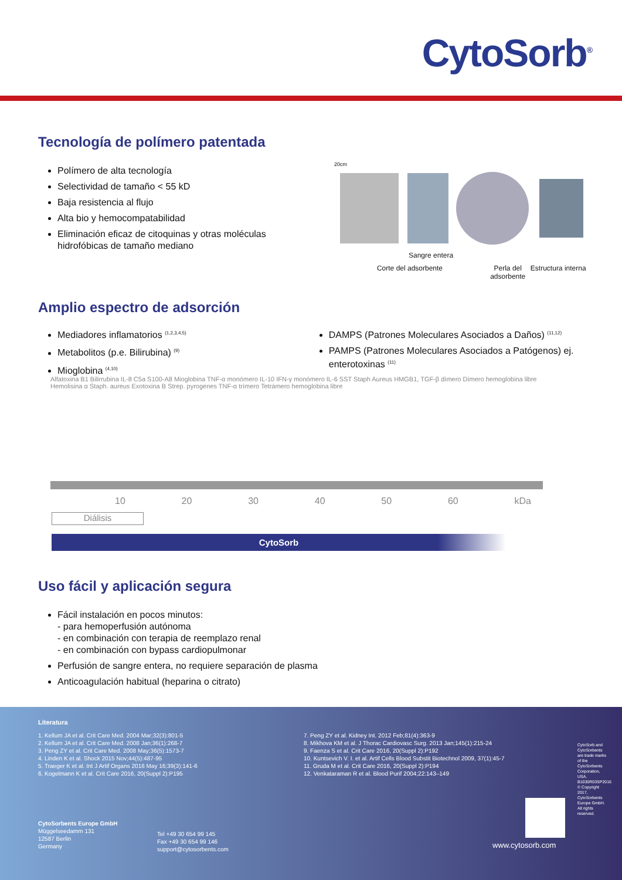CytoSorb<sup>®</sup>
Tecnología de polímero patentada
Polímero de alta tecnología
Selectividad de tamaño < 55 kD
Baja resistencia al flujo
Alta bio y hemocompatabilidad
Eliminación eficaz de citoquinas y otras moléculas hidrofóbicas de tamaño mediano
20cm
Sangre entera
Corte del adsorbente Perla del adsorbente Estructura interna
Amplio espectro de adsorción
Mediadores inflamatorios <sup>(1,2,3,4,5)</sup>
Metabolitos (p.e. Bilirubina) <sup>(9)</sup>
Mioglobina <sup>(4,10)</sup>
DAMPS (Patrones Moleculares Asociados a Daños) <sup>(11,12)</sup>
PAMPS (Patrones Moleculares Asociados a Patógenos) ej. enterotoxinas <sup>(11)</sup>
Alfatoxina B1 Bilirrubina IL-8 C5a S100-A8 Mioglobina TNF-α monómero IL-10 IFN-γ monómero IL-6 SST Staph Aureus HMGB1, TGF-β dímero Dímero hemoglobina libre Hemolisina α Staph. aureus Exotoxina B Strep. pyrogenes TNF-α trímero Tetrámero hemoglobina libre
10 20 30 40 50 60 kDa
Diálisis
CytoSorb
Uso fácil y aplicación segura
Fácil instalación en pocos minutos:
- para hemoperfusión autónoma
- en combinación con terapia de reemplazo renal
- en combinación con bypass cardiopulmonar
Perfusión de sangre entera, no requiere separación de plasma
Anticoagulación habitual (heparina o citrato)
Literatura
1. Kellum JA et al. Crit Care Med. 2004 Mar;32(3):801-5
2. Kellum JA et al. Crit Care Med. 2008 Jan;36(1):268-7
3. Peng ZY et al. Crit Care Med. 2008 May;36(5):1573-7
4. Linden K et al. Shock 2015 Nov;44(5):487-95
5. Traeger K et al. Int J Artif Organs 2016 May 16;39(3):141-6
6. Kogelmann K et al. Crit Care 2016, 20(Suppl 2):P195
7. Peng ZY et al. Kidney Int. 2012 Feb;81(4):363-9
8. Mikhova KM et al. J Thorac Cardiovasc Surg. 2013 Jan;145(1):215-24
9. Faenza S et al. Crit Care 2016, 20(Suppl 2):P192
10. Kuntsevich V. I. et al. Artif Cells Blood Substit Biotechnol 2009, 37(1):45-7
11. Gruda M et al. Crit Care 2016, 20(Suppl 2):P194
12. Venkataraman R et al. Blood Purif 2004;22:143–149
CytoSorbents Europe GmbH
Müggelseedamm 131
12587 Berlin
Germany
Tel +49 30 654 99 145
Fax +49 30 654 99 146
support@cytosorbents.com
www.cytosorb.com
CytoSorb and CytoSorbents are trade marks of the CytoSorbents Corporation, USA. B1030R03SP2016 © Copyright 2017, CytoSorbents Europe GmbH. All rights reserved.